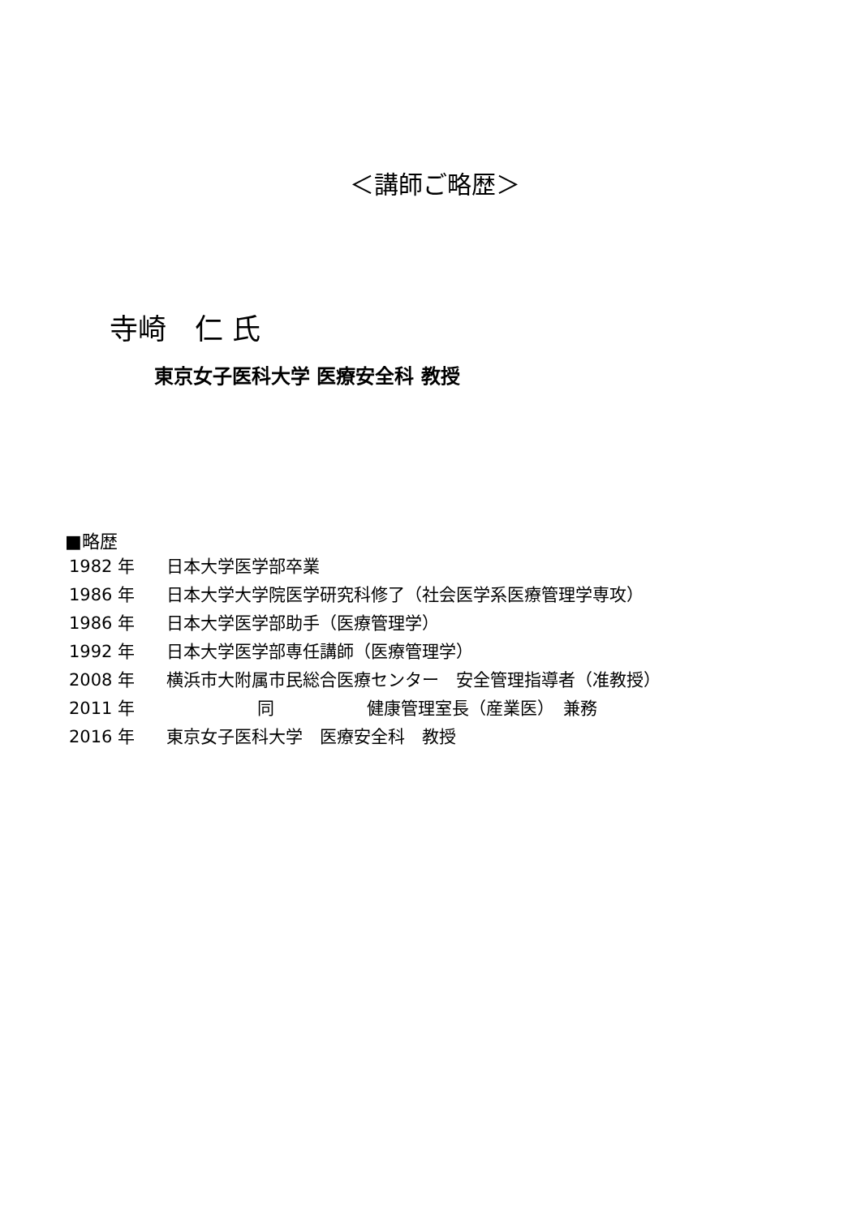＜講師ご略歴＞
寺崎　仁 氏
東京女子医科大学 医療安全科 教授
■略歴
1982 年 日本大学医学部卒業
1986 年 日本大学大学院医学研究科修了（社会医学系医療管理学専攻）
1986 年 日本大学医学部助手（医療管理学）
1992 年 日本大学医学部専任講師（医療管理学）
2008 年 横浜市大附属市民総合医療センター　安全管理指導者（准教授）
2011 年 同 健康管理室長（産業医）　兼務
2016 年 東京女子医科大学　医療安全科　教授